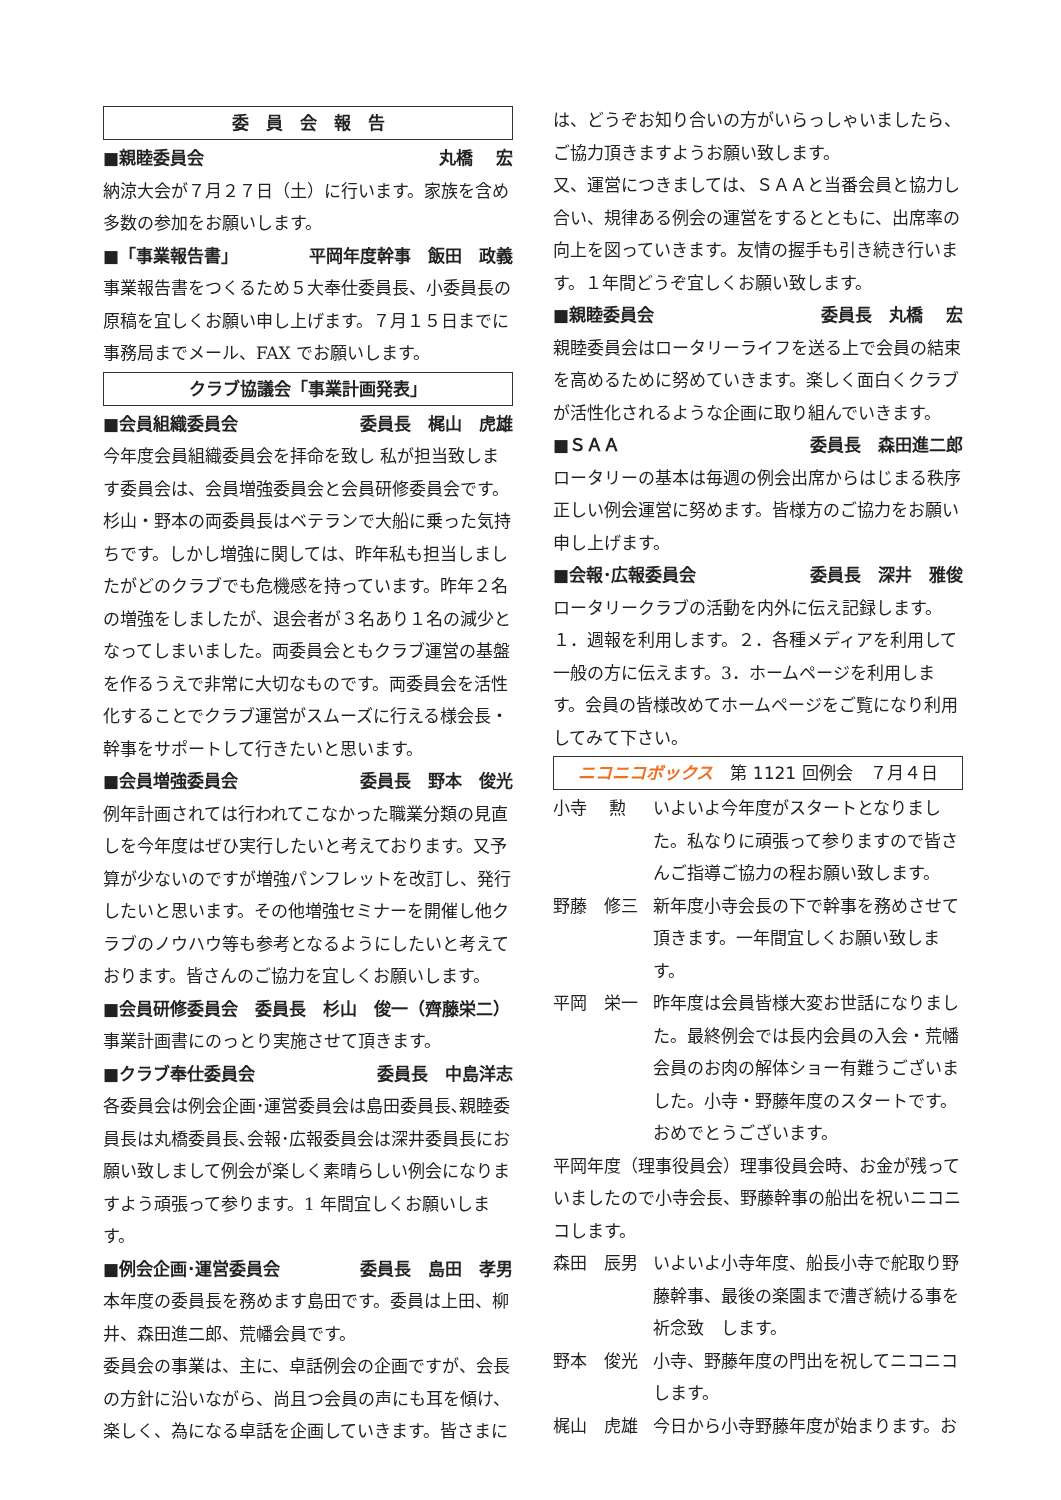委　員　会　報　告
■親睦委員会 丸橋　 宏
納涼大会が７月２７日（土）に行います。家族を含め多数の参加をお願いします。
■「事業報告書」 平岡年度幹事　飯田　政義
事業報告書をつくるため５大奉仕委員長、小委員長の原稿を宜しくお願い申し上げます。７月１５日までに事務局までメール、FAX でお願いします。
クラブ協議会「事業計画発表」
■会員組織委員会 委員長　梶山　虎雄
今年度会員組織委員会を拝命を致し 私が担当致します委員会は、会員増強委員会と会員研修委員会です。杉山・野本の両委員長はベテランで大船に乗った気持ちです。しかし増強に関しては、昨年私も担当しましたがどのクラブでも危機感を持っています。昨年２名の増強をしましたが、退会者が３名あり１名の減少となってしまいました。両委員会ともクラブ運営の基盤を作るうえで非常に大切なものです。両委員会を活性化することでクラブ運営がスムーズに行える様会長・幹事をサポートして行きたいと思います。
■会員増強委員会 委員長　野本　俊光
例年計画されては行われてこなかった職業分類の見直しを今年度はぜひ実行したいと考えております。又予算が少ないのですが増強パンフレットを改訂し、発行したいと思います。その他増強セミナーを開催し他クラブのノウハウ等も参考となるようにしたいと考えております。皆さんのご協力を宜しくお願いします。
■会員研修委員会　委員長　杉山　俊一（齊藤栄二）
事業計画書にのっとり実施させて頂きます。
■クラブ奉仕委員会 委員長　中島洋志
各委員会は例会企画･運営委員会は島田委員長､親睦委員長は丸橋委員長､会報･広報委員会は深井委員長にお願い致しまして例会が楽しく素晴らしい例会になりますよう頑張って参ります。1 年間宜しくお願いします。
■例会企画･運営委員会 委員長　島田　孝男
本年度の委員長を務めます島田です。委員は上田、柳井、森田進二郎、荒幡会員です。
委員会の事業は、主に、卓話例会の企画ですが、会長の方針に沿いながら、尚且つ会員の声にも耳を傾け、楽しく、為になる卓話を企画していきます。皆さまに
は、どうぞお知り合いの方がいらっしゃいましたら、ご協力頂きますようお願い致します。
又、運営につきましては、ＳＡＡと当番会員と協力し合い、規律ある例会の運営をするとともに、出席率の向上を図っていきます。友情の握手も引き続き行います。１年間どうぞ宜しくお願い致します。
■親睦委員会 委員長　丸橋　 宏
親睦委員会はロータリーライフを送る上で会員の結束を高めるために努めていきます。楽しく面白くクラブが活性化されるような企画に取り組んでいきます。
■ＳＡＡ 委員長　森田進二郎
ロータリーの基本は毎週の例会出席からはじまる秩序正しい例会運営に努めます。皆様方のご協力をお願い申し上げます。
■会報･広報委員会 委員長　深井　雅俊
ロータリークラブの活動を内外に伝え記録します。
１．週報を利用します。２．各種メディアを利用して一般の方に伝えます。3．ホームページを利用します。会員の皆様改めてホームページをご覧になり利用してみて下さい。
ニコニコボックス　第 1121 回例会　７月４日
小寺　 勲 いよいよ今年度がスタートとなりました。私なりに頑張って参りますので皆さんご指導ご協力の程お願い致します。
野藤　修三 新年度小寺会長の下で幹事を務めさせて頂きます。一年間宜しくお願い致します。
平岡　栄一 昨年度は会員皆様大変お世話になりました。最終例会では長内会員の入会・荒幡会員のお肉の解体ショー有難うございました。小寺・野藤年度のスタートです。おめでとうございます。
平岡年度（理事役員会）理事役員会時、お金が残っていましたので小寺会長、野藤幹事の船出を祝いニコニコします。
森田　辰男 いよいよ小寺年度、船長小寺で舵取り野藤幹事、最後の楽園まで漕ぎ続ける事を祈念致　します。
野本　俊光 小寺、野藤年度の門出を祝してニコニコします。
梶山　虎雄 今日から小寺野藤年度が始まります。お